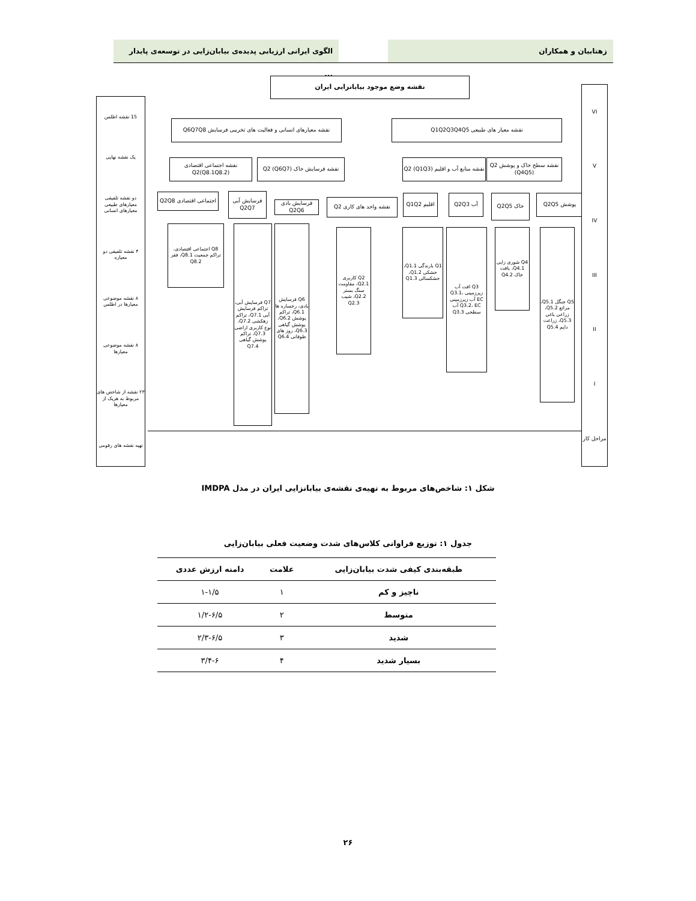زهتابیان و همکاران
الگوی ایرانی ارزیابی پدیده‌ی بیابان‌زایی در توسعه‌ی پایدار ...
نقشه وضع موجود بیابانزایی ایران
نقشه معیارهای انسانی و فعالیت های تخریبی فرسایش Q6Q7Q8
نقشه معیار های طبیعی Q1Q2Q3Q4Q5
نقشه اجتماعی اقتصادی Q2(Q8.1Q8.2)
نقشه فرسایش خاک Q2 (Q6Q7)
نقشه منابع آب و اقلیم Q2 (Q1Q3)
نقشه سطح خاک و پوشش Q2 (Q4Q5)
اجتماعی اقتصادی Q2Q8
فرسایش آبی Q2Q7
فرسایش بادی Q2Q6
نقشه واحد های کاری Q2
اقلیم Q1Q2 آب Q2Q3 خاک Q2Q5 پوشش Q2Q5
Q8 اجتماعی اقتصادی، تراکم جمعیت Q8.1، فقر Q8.2
Q7 فرسایش آبی، تراکم فرسایش آبی Q7.1، تراکم زهکشی Q7.2، نوع کاربری اراضی Q7.3، تراکم پوشش گیاهی Q7.4
Q6 فرسایش بادی، رخساره ها Q6.1، تراکم پوشش Q6.2، پوشش گیاهی Q6.3، روز های طوفانی Q6.4
Q2 کاربری Q2.1، مقاومت سنگ بستر Q2.2، شیب Q2.3
Q1 بارندگی Q1.1، خشکی Q1.2، خشکسالی Q1.3
Q3 افت آب زیرزمینی Q3.1، EC آب زیرزمینی Q3.2، EC آب سطحی Q3.3
Q4 شوری زایی Q4.1، بافت خاک Q4.2
Q5 جنگل Q5.1، مراتع Q5.2، زراعی باغی Q5.3، زراعت دایم Q5.4
15 نقشه اطلس
یک نقشه نهایی
دو نقشه تلفیقی معیارهای طبیعی معیارهای انسانی
۴ نقشه تلفیقی دو معیاره
۸ نقشه موضوعی معیارها در اطلس
۸ نقشه موضوعی معیارها
۲۳ نقشه از شاخص های مربوط به هریک از معیارها
تهیه نقشه های رقومی
VI
V
IV
III
II
I
مراحل کار
شکل ۱: شاخص‌های مربوط به تهیه‌ی نقشه‌ی بیابانزایی ایران در مدل IMDPA
جدول ۱: توزیع فراوانی کلاس‌های شدت وضعیت فعلی بیابان‌زایی
| طبقه‌بندی کیفی شدت بیابان‌زایی | علامت | دامنه ارزش عددی |
| --- | --- | --- |
| ناچیز و کم | ۱ | ۱-۱/۵ |
| متوسط | ۲ | ۱/۲-۶/۵ |
| شدید | ۳ | ۲/۳-۶/۵ |
| بسیار شدید | ۴ | ۳/۴-۶ |
۲۶